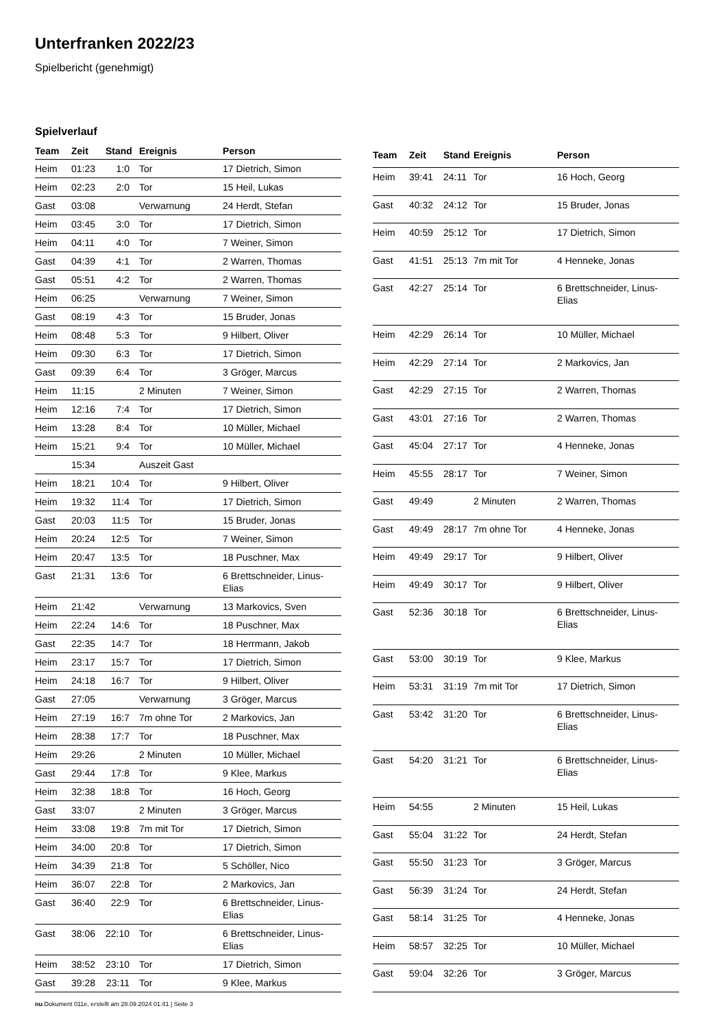Unterfranken 2022/23
Spielbericht (genehmigt)
Spielverlauf
| Team | Zeit | Stand | Ereignis | Person |
| --- | --- | --- | --- | --- |
| Heim | 01:23 | 1:0 | Tor | 17 Dietrich, Simon |
| Heim | 02:23 | 2:0 | Tor | 15 Heil, Lukas |
| Gast | 03:08 | | Verwarnung | 24 Herdt, Stefan |
| Heim | 03:45 | 3:0 | Tor | 17 Dietrich, Simon |
| Heim | 04:11 | 4:0 | Tor | 7 Weiner, Simon |
| Gast | 04:39 | 4:1 | Tor | 2 Warren, Thomas |
| Gast | 05:51 | 4:2 | Tor | 2 Warren, Thomas |
| Heim | 06:25 | | Verwarnung | 7 Weiner, Simon |
| Gast | 08:19 | 4:3 | Tor | 15 Bruder, Jonas |
| Heim | 08:48 | 5:3 | Tor | 9 Hilbert, Oliver |
| Heim | 09:30 | 6:3 | Tor | 17 Dietrich, Simon |
| Gast | 09:39 | 6:4 | Tor | 3 Gröger, Marcus |
| Heim | 11:15 | | 2 Minuten | 7 Weiner, Simon |
| Heim | 12:16 | 7:4 | Tor | 17 Dietrich, Simon |
| Heim | 13:28 | 8:4 | Tor | 10 Müller, Michael |
| Heim | 15:21 | 9:4 | Tor | 10 Müller, Michael |
| | 15:34 | | Auszeit Gast | |
| Heim | 18:21 | 10:4 | Tor | 9 Hilbert, Oliver |
| Heim | 19:32 | 11:4 | Tor | 17 Dietrich, Simon |
| Gast | 20:03 | 11:5 | Tor | 15 Bruder, Jonas |
| Heim | 20:24 | 12:5 | Tor | 7 Weiner, Simon |
| Heim | 20:47 | 13:5 | Tor | 18 Puschner, Max |
| Gast | 21:31 | 13:6 | Tor | 6 Brettschneider, Linus- Elias |
| Heim | 21:42 | | Verwarnung | 13 Markovics, Sven |
| Heim | 22:24 | 14:6 | Tor | 18 Puschner, Max |
| Gast | 22:35 | 14:7 | Tor | 18 Herrmann, Jakob |
| Heim | 23:17 | 15:7 | Tor | 17 Dietrich, Simon |
| Heim | 24:18 | 16:7 | Tor | 9 Hilbert, Oliver |
| Gast | 27:05 | | Verwarnung | 3 Gröger, Marcus |
| Heim | 27:19 | 16:7 | 7m ohne Tor | 2 Markovics, Jan |
| Heim | 28:38 | 17:7 | Tor | 18 Puschner, Max |
| Heim | 29:26 | | 2 Minuten | 10 Müller, Michael |
| Gast | 29:44 | 17:8 | Tor | 9 Klee, Markus |
| Heim | 32:38 | 18:8 | Tor | 16 Hoch, Georg |
| Gast | 33:07 | | 2 Minuten | 3 Gröger, Marcus |
| Heim | 33:08 | 19:8 | 7m mit Tor | 17 Dietrich, Simon |
| Heim | 34:00 | 20:8 | Tor | 17 Dietrich, Simon |
| Heim | 34:39 | 21:8 | Tor | 5 Schöller, Nico |
| Heim | 36:07 | 22:8 | Tor | 2 Markovics, Jan |
| Gast | 36:40 | 22:9 | Tor | 6 Brettschneider, Linus- Elias |
| Gast | 38:06 | 22:10 | Tor | 6 Brettschneider, Linus- Elias |
| Heim | 38:52 | 23:10 | Tor | 17 Dietrich, Simon |
| Gast | 39:28 | 23:11 | Tor | 9 Klee, Markus |
| Team | Zeit | Stand | Ereignis | Person |
| --- | --- | --- | --- | --- |
| Heim | 39:41 | 24:11 | Tor | 16 Hoch, Georg |
| Gast | 40:32 | 24:12 | Tor | 15 Bruder, Jonas |
| Heim | 40:59 | 25:12 | Tor | 17 Dietrich, Simon |
| Gast | 41:51 | 25:13 | 7m mit Tor | 4 Henneke, Jonas |
| Gast | 42:27 | 25:14 | Tor | 6 Brettschneider, Linus- Elias |
| Heim | 42:29 | 26:14 | Tor | 10 Müller, Michael |
| Heim | 42:29 | 27:14 | Tor | 2 Markovics, Jan |
| Gast | 42:29 | 27:15 | Tor | 2 Warren, Thomas |
| Gast | 43:01 | 27:16 | Tor | 2 Warren, Thomas |
| Gast | 45:04 | 27:17 | Tor | 4 Henneke, Jonas |
| Heim | 45:55 | 28:17 | Tor | 7 Weiner, Simon |
| Gast | 49:49 | | 2 Minuten | 2 Warren, Thomas |
| Gast | 49:49 | 28:17 | 7m ohne Tor | 4 Henneke, Jonas |
| Heim | 49:49 | 29:17 | Tor | 9 Hilbert, Oliver |
| Heim | 49:49 | 30:17 | Tor | 9 Hilbert, Oliver |
| Gast | 52:36 | 30:18 | Tor | 6 Brettschneider, Linus- Elias |
| Gast | 53:00 | 30:19 | Tor | 9 Klee, Markus |
| Heim | 53:31 | 31:19 | 7m mit Tor | 17 Dietrich, Simon |
| Gast | 53:42 | 31:20 | Tor | 6 Brettschneider, Linus- Elias |
| Gast | 54:20 | 31:21 | Tor | 6 Brettschneider, Linus- Elias |
| Heim | 54:55 | | 2 Minuten | 15 Heil, Lukas |
| Gast | 55:04 | 31:22 | Tor | 24 Herdt, Stefan |
| Gast | 55:50 | 31:23 | Tor | 3 Gröger, Marcus |
| Gast | 56:39 | 31:24 | Tor | 24 Herdt, Stefan |
| Gast | 58:14 | 31:25 | Tor | 4 Henneke, Jonas |
| Heim | 58:57 | 32:25 | Tor | 10 Müller, Michael |
| Gast | 59:04 | 32:26 | Tor | 3 Gröger, Marcus |
nu.Dokument 011e, erstellt am 28.09.2024 01:41 | Seite 3